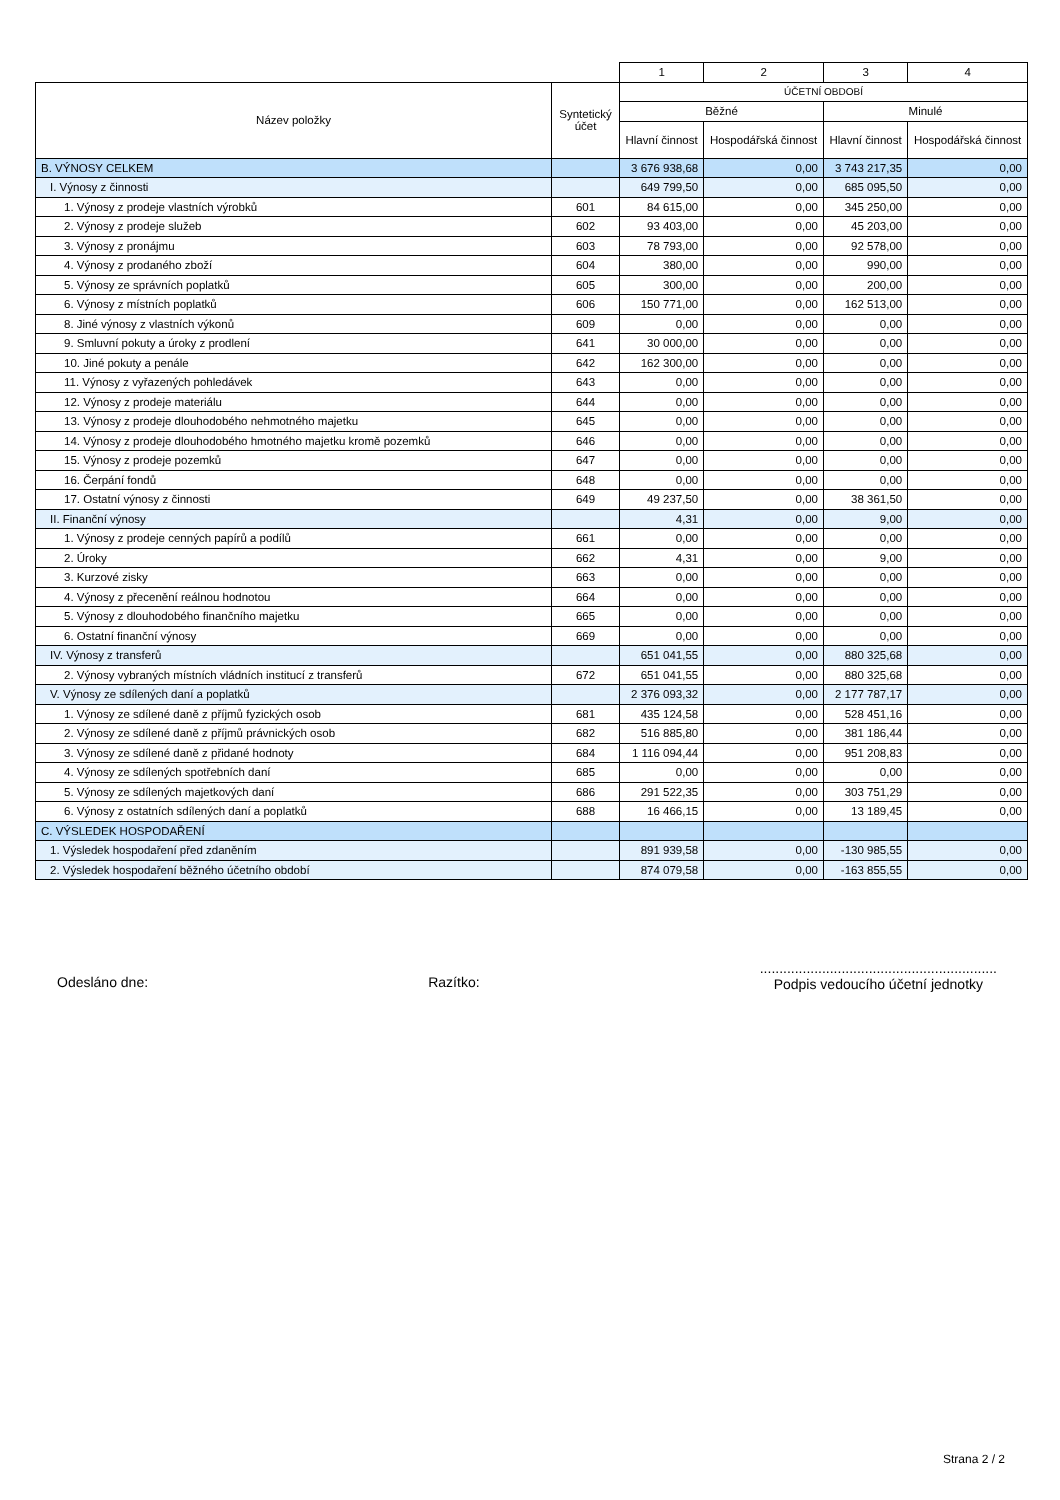| | | 1 | 2 | 3 | 4 |
| Název položky | Syntetický účet | ÚČETNÍ OBDOBÍ | | | |
| | | Běžné | | Minulé | |
| | | Hlavní činnost | Hospodářská činnost | Hlavní činnost | Hospodářská činnost |
| B. VÝNOSY CELKEM | | 3 676 938,68 | 0,00 | 3 743 217,35 | 0,00 |
| I. Výnosy z činnosti | | 649 799,50 | 0,00 | 685 095,50 | 0,00 |
| 1. Výnosy z prodeje vlastních výrobků | 601 | 84 615,00 | 0,00 | 345 250,00 | 0,00 |
| 2. Výnosy z prodeje služeb | 602 | 93 403,00 | 0,00 | 45 203,00 | 0,00 |
| 3. Výnosy z pronájmu | 603 | 78 793,00 | 0,00 | 92 578,00 | 0,00 |
| 4. Výnosy z prodaného zboží | 604 | 380,00 | 0,00 | 990,00 | 0,00 |
| 5. Výnosy ze správních poplatků | 605 | 300,00 | 0,00 | 200,00 | 0,00 |
| 6. Výnosy z místních poplatků | 606 | 150 771,00 | 0,00 | 162 513,00 | 0,00 |
| 8. Jiné výnosy z vlastních výkonů | 609 | 0,00 | 0,00 | 0,00 | 0,00 |
| 9. Smluvní pokuty a úroky z prodlení | 641 | 30 000,00 | 0,00 | 0,00 | 0,00 |
| 10. Jiné pokuty a penále | 642 | 162 300,00 | 0,00 | 0,00 | 0,00 |
| 11. Výnosy z vyřazených pohledávek | 643 | 0,00 | 0,00 | 0,00 | 0,00 |
| 12. Výnosy z prodeje materiálu | 644 | 0,00 | 0,00 | 0,00 | 0,00 |
| 13. Výnosy z prodeje dlouhodobého nehmotného majetku | 645 | 0,00 | 0,00 | 0,00 | 0,00 |
| 14. Výnosy z prodeje dlouhodobého hmotného majetku kromě pozemků | 646 | 0,00 | 0,00 | 0,00 | 0,00 |
| 15. Výnosy z prodeje pozemků | 647 | 0,00 | 0,00 | 0,00 | 0,00 |
| 16. Čerpání fondů | 648 | 0,00 | 0,00 | 0,00 | 0,00 |
| 17. Ostatní výnosy z činnosti | 649 | 49 237,50 | 0,00 | 38 361,50 | 0,00 |
| II. Finanční výnosy | | 4,31 | 0,00 | 9,00 | 0,00 |
| 1. Výnosy z prodeje cenných papírů a podílů | 661 | 0,00 | 0,00 | 0,00 | 0,00 |
| 2. Úroky | 662 | 4,31 | 0,00 | 9,00 | 0,00 |
| 3. Kurzové zisky | 663 | 0,00 | 0,00 | 0,00 | 0,00 |
| 4. Výnosy z přecenění reálnou hodnotou | 664 | 0,00 | 0,00 | 0,00 | 0,00 |
| 5. Výnosy z dlouhodobého finančního majetku | 665 | 0,00 | 0,00 | 0,00 | 0,00 |
| 6. Ostatní finanční výnosy | 669 | 0,00 | 0,00 | 0,00 | 0,00 |
| IV. Výnosy z transferů | | 651 041,55 | 0,00 | 880 325,68 | 0,00 |
| 2. Výnosy vybraných místních vládních institucí z transferů | 672 | 651 041,55 | 0,00 | 880 325,68 | 0,00 |
| V. Výnosy ze sdílených daní a poplatků | | 2 376 093,32 | 0,00 | 2 177 787,17 | 0,00 |
| 1. Výnosy ze sdílené daně z příjmů fyzických osob | 681 | 435 124,58 | 0,00 | 528 451,16 | 0,00 |
| 2. Výnosy ze sdílené daně z příjmů právnických osob | 682 | 516 885,80 | 0,00 | 381 186,44 | 0,00 |
| 3. Výnosy ze sdílené daně z přidané hodnoty | 684 | 1 116 094,44 | 0,00 | 951 208,83 | 0,00 |
| 4. Výnosy ze sdílených spotřebních daní | 685 | 0,00 | 0,00 | 0,00 | 0,00 |
| 5. Výnosy ze sdílených majetkových daní | 686 | 291 522,35 | 0,00 | 303 751,29 | 0,00 |
| 6. Výnosy z ostatních sdílených daní a poplatků | 688 | 16 466,15 | 0,00 | 13 189,45 | 0,00 |
| C. VÝSLEDEK HOSPODAŘENÍ | | | | | |
| 1. Výsledek hospodaření před zdaněním | | 891 939,58 | 0,00 | -130 985,55 | 0,00 |
| 2. Výsledek hospodaření běžného účetního období | | 874 079,58 | 0,00 | -163 855,55 | 0,00 |
Odesláno dne: Razítko:
.............................................................
Podpis vedoucího účetní jednotky
Strana 2 / 2